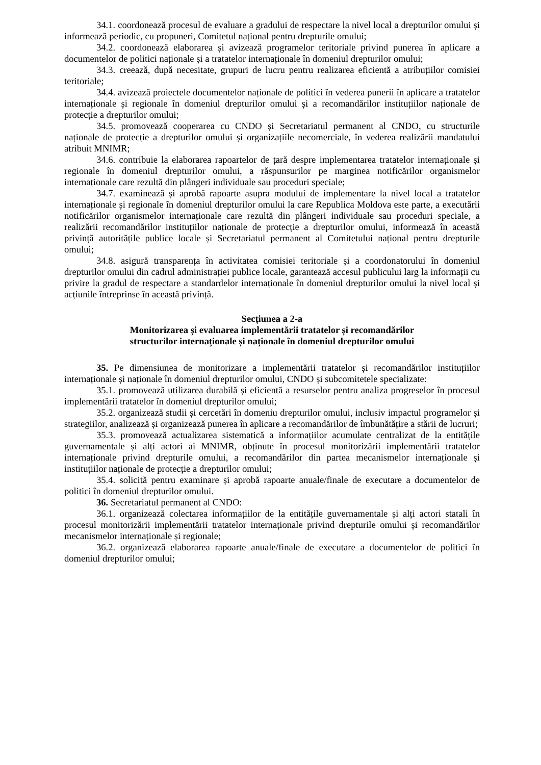34.1. coordonează procesul de evaluare a gradului de respectare la nivel local a drepturilor omului și informează periodic, cu propuneri, Comitetul național pentru drepturile omului;
34.2. coordonează elaborarea și avizează programelor teritoriale privind punerea în aplicare a documentelor de politici naționale și a tratatelor internaționale în domeniul drepturilor omului;
34.3. creează, după necesitate, grupuri de lucru pentru realizarea eficientă a atribuțiilor comisiei teritoriale;
34.4. avizează proiectele documentelor naționale de politici în vederea punerii în aplicare a tratatelor internaționale și regionale în domeniul drepturilor omului și a recomandărilor instituțiilor naționale de protecție a drepturilor omului;
34.5. promovează cooperarea cu CNDO și Secretariatul permanent al CNDO, cu structurile naționale de protecție a drepturilor omului și organizațiile necomerciale, în vederea realizării mandatului atribuit MNIMR;
34.6. contribuie la elaborarea rapoartelor de țară despre implementarea tratatelor internaționale și regionale în domeniul drepturilor omului, a răspunsurilor pe marginea notificărilor organismelor internaționale care rezultă din plângeri individuale sau proceduri speciale;
34.7. examinează și aprobă rapoarte asupra modului de implementare la nivel local a tratatelor internaționale și regionale în domeniul drepturilor omului la care Republica Moldova este parte, a executării notificărilor organismelor internaționale care rezultă din plângeri individuale sau proceduri speciale, a realizării recomandărilor instituțiilor naționale de protecție a drepturilor omului, informează în această privință autoritățile publice locale și Secretariatul permanent al Comitetului național pentru drepturile omului;
34.8. asigură transparența în activitatea comisiei teritoriale și a coordonatorului în domeniul drepturilor omului din cadrul administrației publice locale, garantează accesul publicului larg la informații cu privire la gradul de respectare a standardelor internaționale în domeniul drepturilor omului la nivel local și acțiunile întreprinse în această privință.
Secțiunea a 2-a
Monitorizarea și evaluarea implementării tratatelor și recomandărilor
structurilor internaționale și naționale în domeniul drepturilor omului
35. Pe dimensiunea de monitorizare a implementării tratatelor și recomandărilor instituțiilor internaționale și naționale în domeniul drepturilor omului, CNDO și subcomitetele specializate:
35.1. promovează utilizarea durabilă și eficientă a resurselor pentru analiza progreselor în procesul implementării tratatelor în domeniul drepturilor omului;
35.2. organizează studii și cercetări în domeniu drepturilor omului, inclusiv impactul programelor și strategiilor, analizează și organizează punerea în aplicare a recomandărilor de îmbunătățire a stării de lucruri;
35.3. promovează actualizarea sistematică a informațiilor acumulate centralizat de la entitățile guvernamentale și alți actori ai MNIMR, obținute în procesul monitorizării implementării tratatelor internaționale privind drepturile omului, a recomandărilor din partea mecanismelor internaționale și instituțiilor naționale de protecție a drepturilor omului;
35.4. solicită pentru examinare și aprobă rapoarte anuale/finale de executare a documentelor de politici în domeniul drepturilor omului.
36. Secretariatul permanent al CNDO:
36.1. organizează colectarea informațiilor de la entitățile guvernamentale și alți actori statali în procesul monitorizării implementării tratatelor internaționale privind drepturile omului și recomandărilor mecanismelor internaționale și regionale;
36.2. organizează elaborarea rapoarte anuale/finale de executare a documentelor de politici în domeniul drepturilor omului;